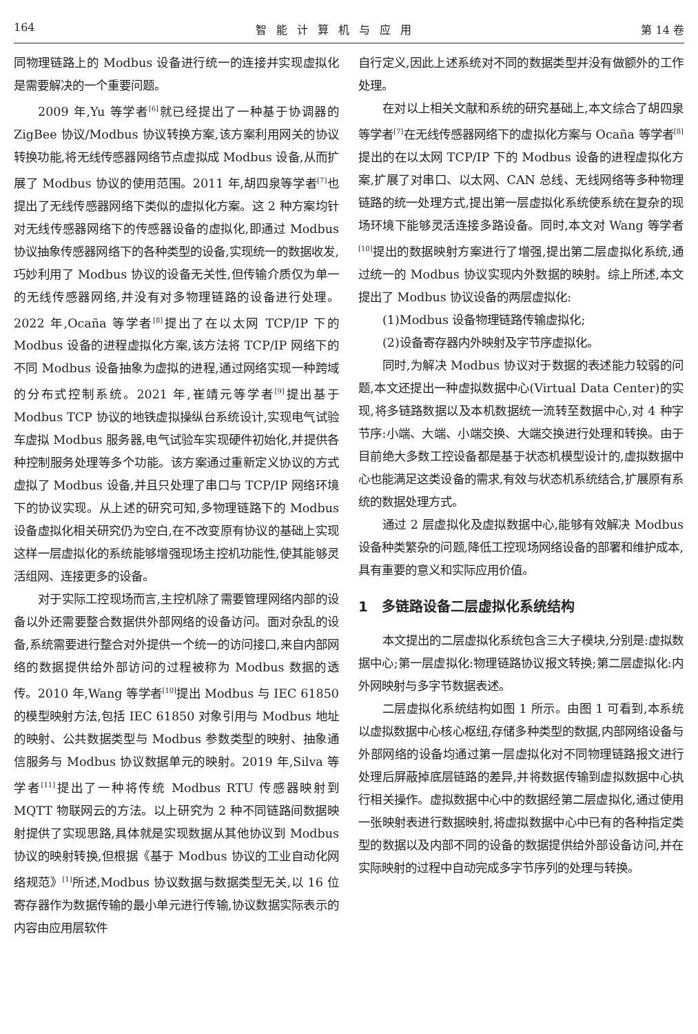164 智能计算机与应用 第 14 卷
同物理链路上的 Modbus 设备进行统一的连接并实现虚拟化是需要解决的一个重要问题。
2009 年,Yu 等学者<sup>[6]</sup>就已经提出了一种基于协调器的 ZigBee 协议/Modbus 协议转换方案,该方案利用网关的协议转换功能,将无线传感器网络节点虚拟成 Modbus 设备,从而扩展了 Modbus 协议的使用范围。2011 年,胡四泉等学者<sup>[7]</sup>也提出了无线传感器网络下类似的虚拟化方案。这 2 种方案均针对无线传感器网络下的传感器设备的虚拟化,即通过 Modbus 协议抽象传感器网络下的各种类型的设备,实现统一的数据收发,巧妙利用了 Modbus 协议的设备无关性,但传输介质仅为单一的无线传感器网络,并没有对多物理链路的设备进行处理。2022 年,Ocaña 等学者<sup>[8]</sup>提出了在以太网 TCP/IP 下的 Modbus 设备的进程虚拟化方案,该方法将 TCP/IP 网络下的不同 Modbus 设备抽象为虚拟的进程,通过网络实现一种跨域的分布式控制系统。2021 年,崔靖元等学者<sup>[9]</sup>提出基于 Modbus TCP 协议的地铁虚拟操纵台系统设计,实现电气试验车虚拟 Modbus 服务器,电气试验车实现硬件初始化,并提供各种控制服务处理等多个功能。该方案通过重新定义协议的方式虚拟了 Modbus 设备,并且只处理了串口与 TCP/IP 网络环境下的协议实现。从上述的研究可知,多物理链路下的 Modbus 设备虚拟化相关研究仍为空白,在不改变原有协议的基础上实现这样一层虚拟化的系统能够增强现场主控机功能性,使其能够灵活组网、连接更多的设备。
对于实际工控现场而言,主控机除了需要管理网络内部的设备以外还需要整合数据供外部网络的设备访问。面对杂乱的设备,系统需要进行整合对外提供一个统一的访问接口,来自内部网络的数据提供给外部访问的过程被称为 Modbus 数据的透传。2010 年,Wang 等学者<sup>[10]</sup>提出 Modbus 与 IEC 61850 的模型映射方法,包括 IEC 61850 对象引用与 Modbus 地址的映射、公共数据类型与 Modbus 参数类型的映射、抽象通信服务与 Modbus 协议数据单元的映射。2019 年,Silva 等学者<sup>[11]</sup>提出了一种将传统 Modbus RTU 传感器映射到 MQTT 物联网云的方法。以上研究为 2 种不同链路间数据映射提供了实现思路,具体就是实现数据从其他协议到 Modbus 协议的映射转换,但根据《基于 Modbus 协议的工业自动化网络规范》<sup>[1]</sup>所述,Modbus 协议数据与数据类型无关,以 16 位寄存器作为数据传输的最小单元进行传输,协议数据实际表示的内容由应用层软件
自行定义,因此上述系统对不同的数据类型并没有做额外的工作处理。
在对以上相关文献和系统的研究基础上,本文综合了胡四泉等学者<sup>[7]</sup>在无线传感器网络下的虚拟化方案与 Ocaña 等学者<sup>[8]</sup>提出的在以太网 TCP/IP 下的 Modbus 设备的进程虚拟化方案,扩展了对串口、以太网、CAN 总线、无线网络等多种物理链路的统一处理方式,提出第一层虚拟化系统使系统在复杂的现场环境下能够灵活连接多路设备。同时,本文对 Wang 等学者<sup>[10]</sup>提出的数据映射方案进行了增强,提出第二层虚拟化系统,通过统一的 Modbus 协议实现内外数据的映射。综上所述,本文提出了 Modbus 协议设备的两层虚拟化:
(1)Modbus 设备物理链路传输虚拟化;
(2)设备寄存器内外映射及字节序虚拟化。
同时,为解决 Modbus 协议对于数据的表述能力较弱的问题,本文还提出一种虚拟数据中心(Virtual Data Center)的实现,将多链路数据以及本机数据统一流转至数据中心,对 4 种字节序:小端、大端、小端交换、大端交换进行处理和转换。由于目前绝大多数工控设备都是基于状态机模型设计的,虚拟数据中心也能满足这类设备的需求,有效与状态机系统结合,扩展原有系统的数据处理方式。
通过 2 层虚拟化及虚拟数据中心,能够有效解决 Modbus 设备种类繁杂的问题,降低工控现场网络设备的部署和维护成本,具有重要的意义和实际应用价值。
1　多链路设备二层虚拟化系统结构
本文提出的二层虚拟化系统包含三大子模块,分别是:虚拟数据中心;第一层虚拟化:物理链路协议报文转换;第二层虚拟化:内外网映射与多字节数据表述。
二层虚拟化系统结构如图 1 所示。由图 1 可看到,本系统以虚拟数据中心核心枢纽,存储多种类型的数据,内部网络设备与外部网络的设备均通过第一层虚拟化对不同物理链路报文进行处理后屏蔽掉底层链路的差异,并将数据传输到虚拟数据中心执行相关操作。虚拟数据中心中的数据经第二层虚拟化,通过使用一张映射表进行数据映射,将虚拟数据中心中已有的各种指定类型的数据以及内部不同的设备的数据提供给外部设备访问,并在实际映射的过程中自动完成多字节序列的处理与转换。